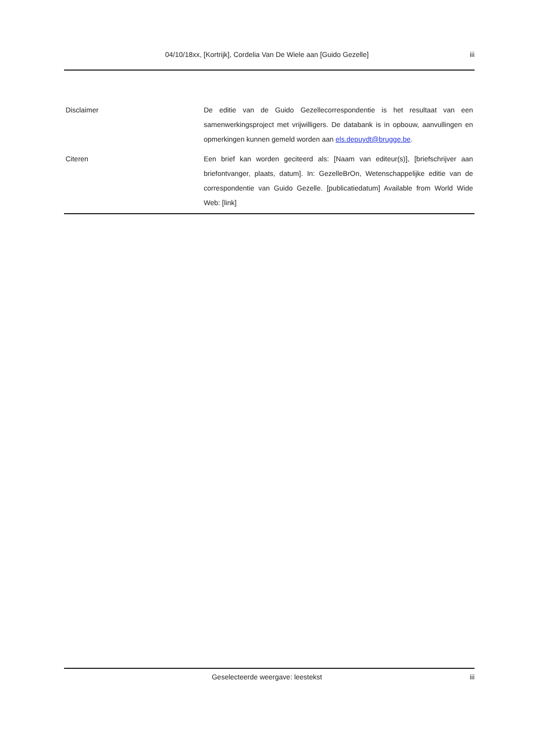04/10/18xx, [Kortrijk], Cordelia Van De Wiele aan [Guido Gezelle] iii
| Disclaimer | De editie van de Guido Gezellecorrespondentie is het resultaat van een samenwerkingsproject met vrijwilligers. De databank is in opbouw, aanvullingen en opmerkingen kunnen gemeld worden aan els.depuydt@brugge.be . |
| Citeren | Een brief kan worden geciteerd als: [Naam van editeur(s)], [briefschrijver aan briefontvanger, plaats, datum]. In: GezelleBrOn, Wetenschappelijke editie van de correspondentie van Guido Gezelle. [publicatiedatum] Available from World Wide Web: [link] |
Geselecteerde weergave: leestekst iii